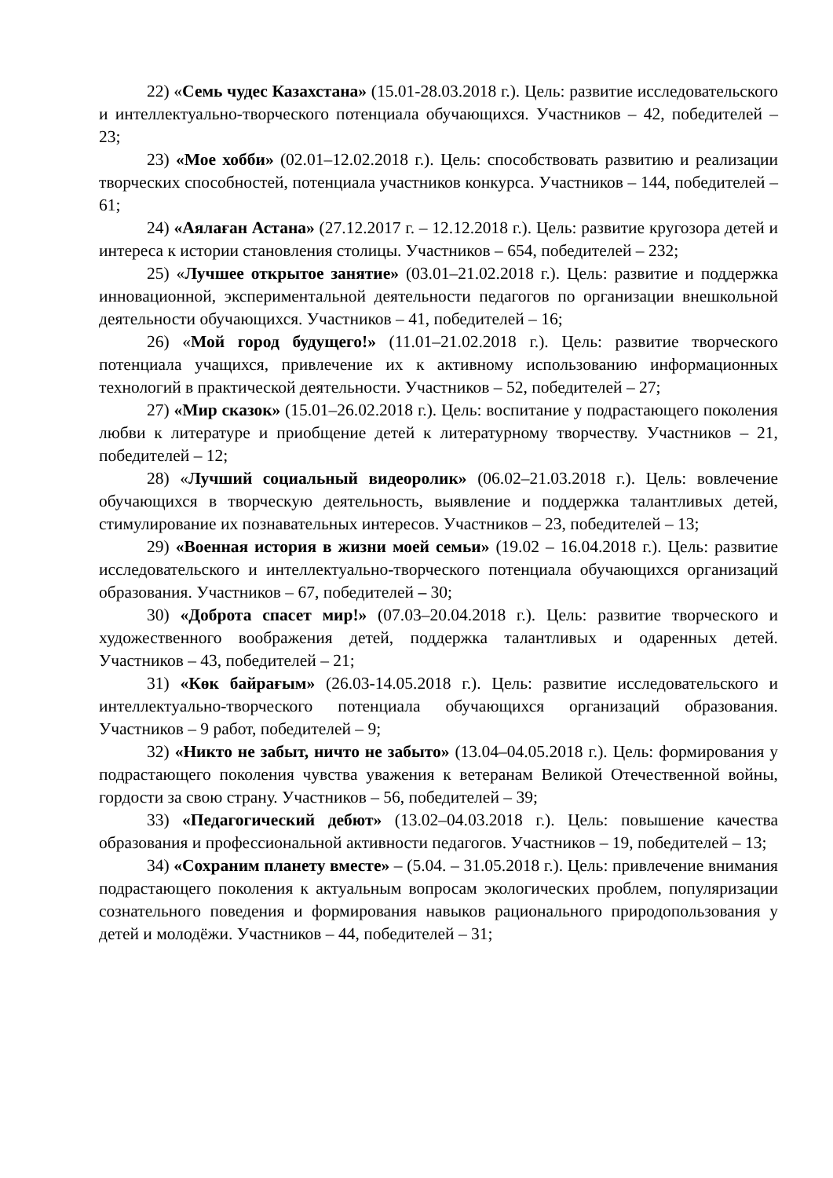22) «Семь чудес Казахстана» (15.01-28.03.2018 г.). Цель: развитие исследовательского и интеллектуально-творческого потенциала обучающихся. Участников – 42, победителей – 23;
23) «Мое хобби» (02.01–12.02.2018 г.). Цель: способствовать развитию и реализации творческих способностей, потенциала участников конкурса. Участников – 144, победителей – 61;
24) «Аялаған Астана» (27.12.2017 г. – 12.12.2018 г.). Цель: развитие кругозора детей и интереса к истории становления столицы. Участников – 654, победителей – 232;
25) «Лучшее открытое занятие» (03.01–21.02.2018 г.). Цель: развитие и поддержка инновационной, экспериментальной деятельности педагогов по организации внешкольной деятельности обучающихся. Участников – 41, победителей – 16;
26) «Мой город будущего!» (11.01–21.02.2018 г.). Цель: развитие творческого потенциала учащихся, привлечение их к активному использованию информационных технологий в практической деятельности. Участников – 52, победителей – 27;
27) «Мир сказок» (15.01–26.02.2018 г.). Цель: воспитание у подрастающего поколения любви к литературе и приобщение детей к литературному творчеству. Участников – 21, победителей – 12;
28) «Лучший социальный видеоролик» (06.02–21.03.2018 г.). Цель: вовлечение обучающихся в творческую деятельность, выявление и поддержка талантливых детей, стимулирование их познавательных интересов. Участников – 23, победителей – 13;
29) «Военная история в жизни моей семьи» (19.02 – 16.04.2018 г.). Цель: развитие исследовательского и интеллектуально-творческого потенциала обучающихся организаций образования. Участников – 67, победителей – 30;
30) «Доброта спасет мир!» (07.03–20.04.2018 г.). Цель: развитие творческого и художественного воображения детей, поддержка талантливых и одаренных детей. Участников – 43, победителей – 21;
31) «Көк байрағым» (26.03-14.05.2018 г.). Цель: развитие исследовательского и интеллектуально-творческого потенциала обучающихся организаций образования. Участников – 9 работ, победителей – 9;
32) «Никто не забыт, ничто не забыто» (13.04–04.05.2018 г.). Цель: формирования у подрастающего поколения чувства уважения к ветеранам Великой Отечественной войны, гордости за свою страну. Участников – 56, победителей – 39;
33) «Педагогический дебют» (13.02–04.03.2018 г.). Цель: повышение качества образования и профессиональной активности педагогов. Участников – 19, победителей – 13;
34) «Сохраним планету вместе» – (5.04. – 31.05.2018 г.). Цель: привлечение внимания подрастающего поколения к актуальным вопросам экологических проблем, популяризации сознательного поведения и формирования навыков рационального природопользования у детей и молодёжи. Участников – 44, победителей – 31;